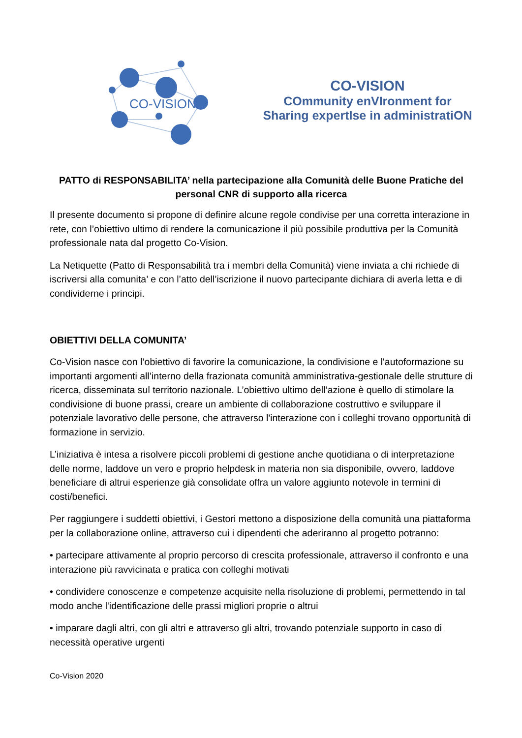CO-VISION
CO-VISION
COmmunity enVIronment for Sharing expertIse in administratiON
PATTO di RESPONSABILITA’ nella partecipazione alla Comunità delle Buone Pratiche del personal CNR di supporto alla ricerca
Il presente documento si propone di definire alcune regole condivise per una corretta interazione in rete, con l’obiettivo ultimo di rendere la comunicazione il più possibile produttiva per la Comunità professionale nata dal progetto Co-Vision.
La Netiquette (Patto di Responsabilità tra i membri della Comunità) viene inviata a chi richiede di iscriversi alla comunita’ e con l’atto dell’iscrizione il nuovo partecipante dichiara di averla letta e di condividerne i principi.
OBIETTIVI DELLA COMUNITA’
Co-Vision nasce con l’obiettivo di favorire la comunicazione, la condivisione e l'autoformazione su importanti argomenti all’interno della frazionata comunità amministrativa-gestionale delle strutture di ricerca, disseminata sul territorio nazionale. L’obiettivo ultimo dell’azione è quello di stimolare la condivisione di buone prassi, creare un ambiente di collaborazione costruttivo e sviluppare il potenziale lavorativo delle persone, che attraverso l'interazione con i colleghi trovano opportunità di formazione in servizio.
L’iniziativa è intesa a risolvere piccoli problemi di gestione anche quotidiana o di interpretazione delle norme, laddove un vero e proprio helpdesk in materia non sia disponibile, ovvero, laddove beneficiare di altrui esperienze già consolidate offra un valore aggiunto notevole in termini di costi/benefici.
Per raggiungere i suddetti obiettivi, i Gestori mettono a disposizione della comunità una piattaforma per la collaborazione online, attraverso cui i dipendenti che aderiranno al progetto potranno:
• partecipare attivamente al proprio percorso di crescita professionale, attraverso il confronto e una interazione più ravvicinata e pratica con colleghi motivati
• condividere conoscenze e competenze acquisite nella risoluzione di problemi, permettendo in tal modo anche l'identificazione delle prassi migliori proprie o altrui
• imparare dagli altri, con gli altri e attraverso gli altri, trovando potenziale supporto in caso di necessità operative urgenti
Co-Vision 2020